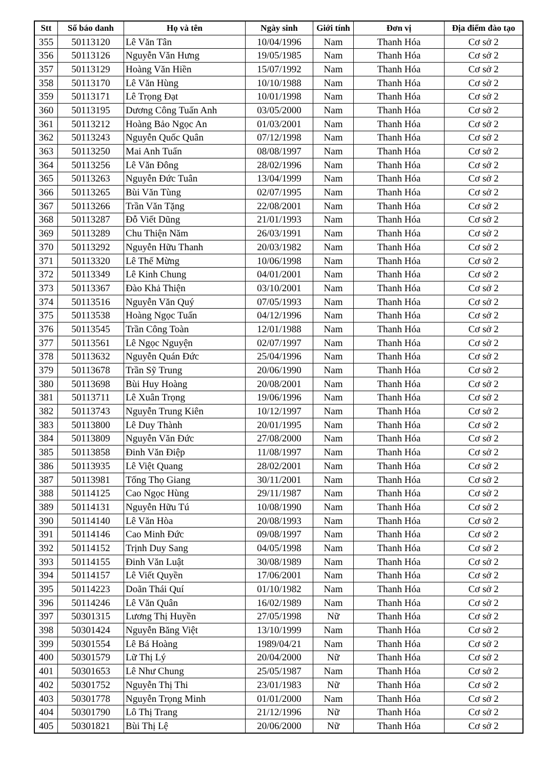| Stt | Số báo danh | Họ và tên | Ngày sinh | Giới tính | Đơn vị | Địa điểm đào tạo |
| --- | --- | --- | --- | --- | --- | --- |
| 355 | 50113120 | Lê Văn Tân | 10/04/1996 | Nam | Thanh Hóa | Cơ sở 2 |
| 356 | 50113126 | Nguyễn Văn Hưng | 19/05/1985 | Nam | Thanh Hóa | Cơ sở 2 |
| 357 | 50113129 | Hoàng Văn Hiền | 15/07/1992 | Nam | Thanh Hóa | Cơ sở 2 |
| 358 | 50113170 | Lê Văn Hùng | 10/10/1988 | Nam | Thanh Hóa | Cơ sở 2 |
| 359 | 50113171 | Lê Trọng Đạt | 10/01/1998 | Nam | Thanh Hóa | Cơ sở 2 |
| 360 | 50113195 | Dương Công Tuấn Anh | 03/05/2000 | Nam | Thanh Hóa | Cơ sở 2 |
| 361 | 50113212 | Hoàng Bảo Ngọc An | 01/03/2001 | Nam | Thanh Hóa | Cơ sở 2 |
| 362 | 50113243 | Nguyễn Quốc Quân | 07/12/1998 | Nam | Thanh Hóa | Cơ sở 2 |
| 363 | 50113250 | Mai Anh Tuấn | 08/08/1997 | Nam | Thanh Hóa | Cơ sở 2 |
| 364 | 50113256 | Lê Văn Đông | 28/02/1996 | Nam | Thanh Hóa | Cơ sở 2 |
| 365 | 50113263 | Nguyễn Đức Tuân | 13/04/1999 | Nam | Thanh Hóa | Cơ sở 2 |
| 366 | 50113265 | Bùi Văn Tùng | 02/07/1995 | Nam | Thanh Hóa | Cơ sở 2 |
| 367 | 50113266 | Trần Văn Tặng | 22/08/2001 | Nam | Thanh Hóa | Cơ sở 2 |
| 368 | 50113287 | Đỗ Viết Dũng | 21/01/1993 | Nam | Thanh Hóa | Cơ sở 2 |
| 369 | 50113289 | Chu Thiện Năm | 26/03/1991 | Nam | Thanh Hóa | Cơ sở 2 |
| 370 | 50113292 | Nguyễn Hữu Thanh | 20/03/1982 | Nam | Thanh Hóa | Cơ sở 2 |
| 371 | 50113320 | Lê Thế Mừng | 10/06/1998 | Nam | Thanh Hóa | Cơ sở 2 |
| 372 | 50113349 | Lê Kinh Chung | 04/01/2001 | Nam | Thanh Hóa | Cơ sở 2 |
| 373 | 50113367 | Đào Khả Thiện | 03/10/2001 | Nam | Thanh Hóa | Cơ sở 2 |
| 374 | 50113516 | Nguyễn Văn Quý | 07/05/1993 | Nam | Thanh Hóa | Cơ sở 2 |
| 375 | 50113538 | Hoàng Ngọc Tuấn | 04/12/1996 | Nam | Thanh Hóa | Cơ sở 2 |
| 376 | 50113545 | Trần Công Toàn | 12/01/1988 | Nam | Thanh Hóa | Cơ sở 2 |
| 377 | 50113561 | Lê Ngọc Nguyện | 02/07/1997 | Nam | Thanh Hóa | Cơ sở 2 |
| 378 | 50113632 | Nguyễn Quán Đức | 25/04/1996 | Nam | Thanh Hóa | Cơ sở 2 |
| 379 | 50113678 | Trần Sỹ Trung | 20/06/1990 | Nam | Thanh Hóa | Cơ sở 2 |
| 380 | 50113698 | Bùi Huy Hoàng | 20/08/2001 | Nam | Thanh Hóa | Cơ sở 2 |
| 381 | 50113711 | Lê Xuân Trọng | 19/06/1996 | Nam | Thanh Hóa | Cơ sở 2 |
| 382 | 50113743 | Nguyễn Trung Kiên | 10/12/1997 | Nam | Thanh Hóa | Cơ sở 2 |
| 383 | 50113800 | Lê Duy Thành | 20/01/1995 | Nam | Thanh Hóa | Cơ sở 2 |
| 384 | 50113809 | Nguyễn Văn Đức | 27/08/2000 | Nam | Thanh Hóa | Cơ sở 2 |
| 385 | 50113858 | Đinh Văn Điệp | 11/08/1997 | Nam | Thanh Hóa | Cơ sở 2 |
| 386 | 50113935 | Lê Việt Quang | 28/02/2001 | Nam | Thanh Hóa | Cơ sở 2 |
| 387 | 50113981 | Tống Thọ Giang | 30/11/2001 | Nam | Thanh Hóa | Cơ sở 2 |
| 388 | 50114125 | Cao Ngọc Hùng | 29/11/1987 | Nam | Thanh Hóa | Cơ sở 2 |
| 389 | 50114131 | Nguyễn Hữu Tú | 10/08/1990 | Nam | Thanh Hóa | Cơ sở 2 |
| 390 | 50114140 | Lê Văn Hòa | 20/08/1993 | Nam | Thanh Hóa | Cơ sở 2 |
| 391 | 50114146 | Cao Minh Đức | 09/08/1997 | Nam | Thanh Hóa | Cơ sở 2 |
| 392 | 50114152 | Trịnh Duy Sang | 04/05/1998 | Nam | Thanh Hóa | Cơ sở 2 |
| 393 | 50114155 | Đinh Văn Luật | 30/08/1989 | Nam | Thanh Hóa | Cơ sở 2 |
| 394 | 50114157 | Lê Viết Quyền | 17/06/2001 | Nam | Thanh Hóa | Cơ sở 2 |
| 395 | 50114223 | Doãn Thái Quí | 01/10/1982 | Nam | Thanh Hóa | Cơ sở 2 |
| 396 | 50114246 | Lê Văn Quân | 16/02/1989 | Nam | Thanh Hóa | Cơ sở 2 |
| 397 | 50301315 | Lương Thị Huyền | 27/05/1998 | Nữ | Thanh Hóa | Cơ sở 2 |
| 398 | 50301424 | Nguyễn Băng Việt | 13/10/1999 | Nam | Thanh Hóa | Cơ sở 2 |
| 399 | 50301554 | Lê Bá Hoàng | 1989/04/21 | Nam | Thanh Hóa | Cơ sở 2 |
| 400 | 50301579 | Lữ Thị Lý | 20/04/2000 | Nữ | Thanh Hóa | Cơ sở 2 |
| 401 | 50301653 | Lê Như Chung | 25/05/1987 | Nam | Thanh Hóa | Cơ sở 2 |
| 402 | 50301752 | Nguyễn Thị Thi | 23/01/1983 | Nữ | Thanh Hóa | Cơ sở 2 |
| 403 | 50301778 | Nguyễn Trọng Minh | 01/01/2000 | Nam | Thanh Hóa | Cơ sở 2 |
| 404 | 50301790 | Lô Thị Trang | 21/12/1996 | Nữ | Thanh Hóa | Cơ sở 2 |
| 405 | 50301821 | Bùi Thị Lệ | 20/06/2000 | Nữ | Thanh Hóa | Cơ sở 2 |